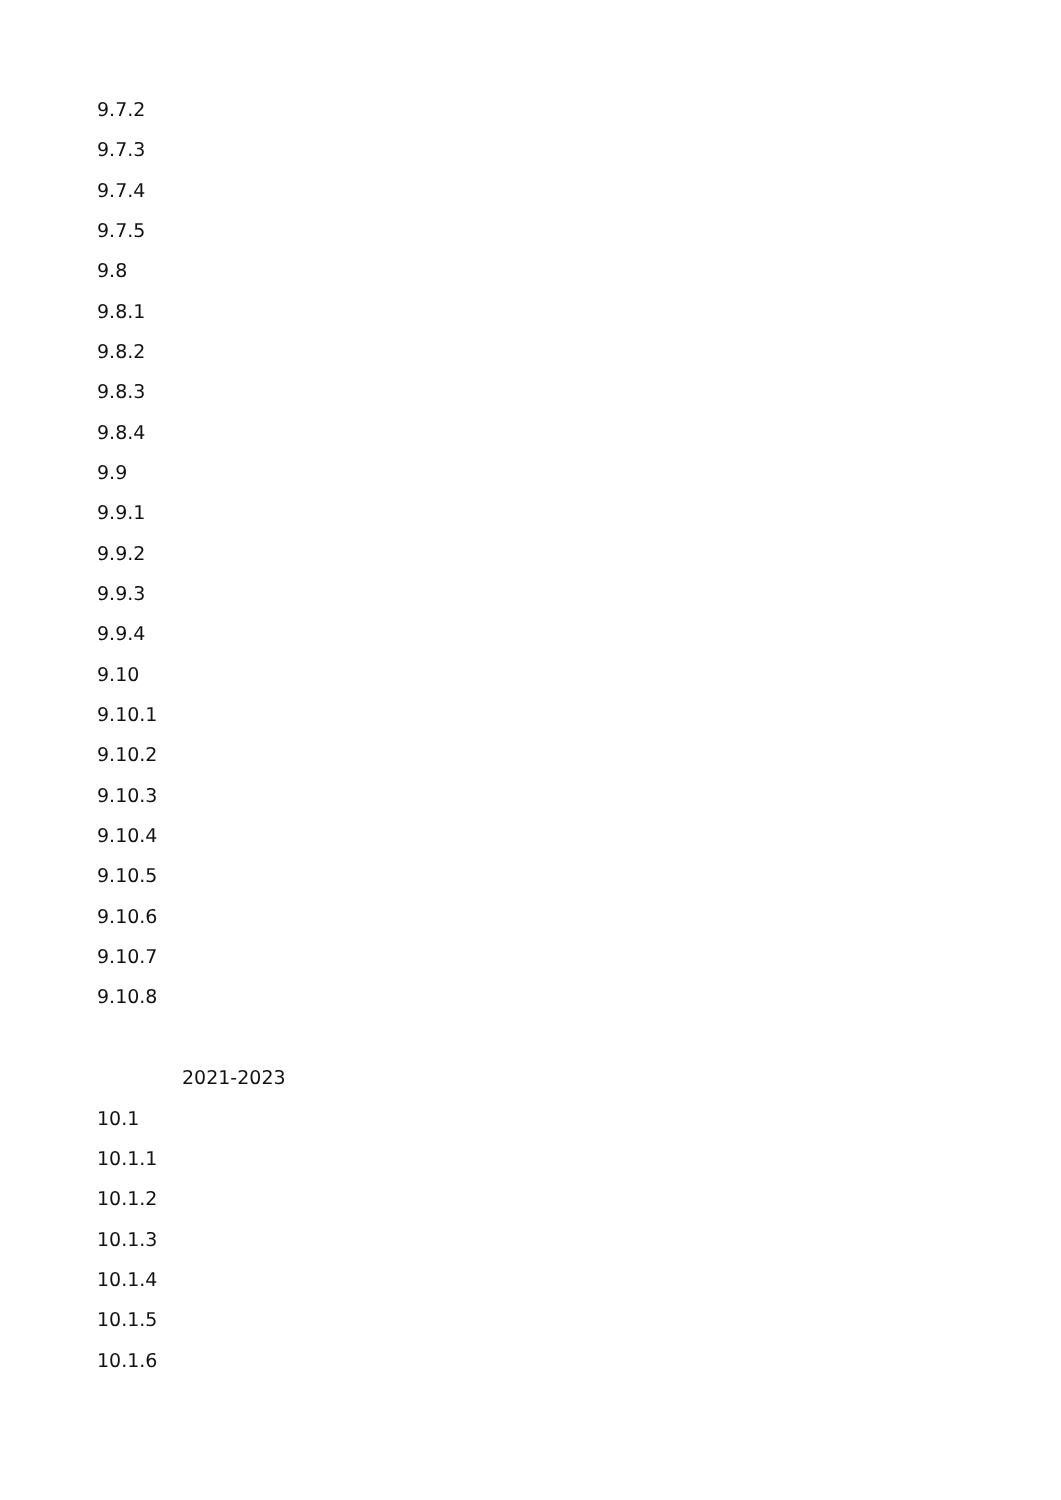9.7.2
9.7.3
9.7.4
9.7.5
9.8
9.8.1
9.8.2
9.8.3
9.8.4
9.9
9.9.1
9.9.2
9.9.3
9.9.4
9.10
9.10.1
9.10.2
9.10.3
9.10.4
9.10.5
9.10.6
9.10.7
9.10.8
2021-2023
10.1
10.1.1
10.1.2
10.1.3
10.1.4
10.1.5
10.1.6